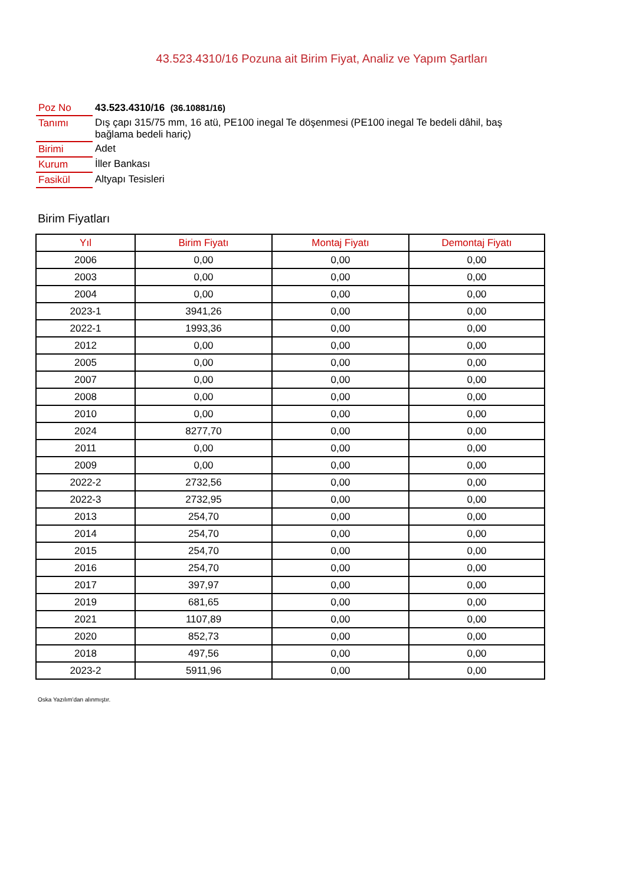43.523.4310/16 Pozuna ait Birim Fiyat, Analiz ve Yapım Şartları
| Poz No | 43.523.4310/16 (36.10881/16) |
| Tanımı | Dış çapı 315/75 mm, 16 atü, PE100 inegal Te döşenmesi (PE100 inegal Te bedeli dâhil, baş bağlama bedeli hariç) |
| Birimi | Adet |
| Kurum | İller Bankası |
| Fasikül | Altyapı Tesisleri |
Birim Fiyatları
| Yıl | Birim Fiyatı | Montaj Fiyatı | Demontaj Fiyatı |
| --- | --- | --- | --- |
| 2006 | 0,00 | 0,00 | 0,00 |
| 2003 | 0,00 | 0,00 | 0,00 |
| 2004 | 0,00 | 0,00 | 0,00 |
| 2023-1 | 3941,26 | 0,00 | 0,00 |
| 2022-1 | 1993,36 | 0,00 | 0,00 |
| 2012 | 0,00 | 0,00 | 0,00 |
| 2005 | 0,00 | 0,00 | 0,00 |
| 2007 | 0,00 | 0,00 | 0,00 |
| 2008 | 0,00 | 0,00 | 0,00 |
| 2010 | 0,00 | 0,00 | 0,00 |
| 2024 | 8277,70 | 0,00 | 0,00 |
| 2011 | 0,00 | 0,00 | 0,00 |
| 2009 | 0,00 | 0,00 | 0,00 |
| 2022-2 | 2732,56 | 0,00 | 0,00 |
| 2022-3 | 2732,95 | 0,00 | 0,00 |
| 2013 | 254,70 | 0,00 | 0,00 |
| 2014 | 254,70 | 0,00 | 0,00 |
| 2015 | 254,70 | 0,00 | 0,00 |
| 2016 | 254,70 | 0,00 | 0,00 |
| 2017 | 397,97 | 0,00 | 0,00 |
| 2019 | 681,65 | 0,00 | 0,00 |
| 2021 | 1107,89 | 0,00 | 0,00 |
| 2020 | 852,73 | 0,00 | 0,00 |
| 2018 | 497,56 | 0,00 | 0,00 |
| 2023-2 | 5911,96 | 0,00 | 0,00 |
Oska Yazılım'dan alınmıştır.